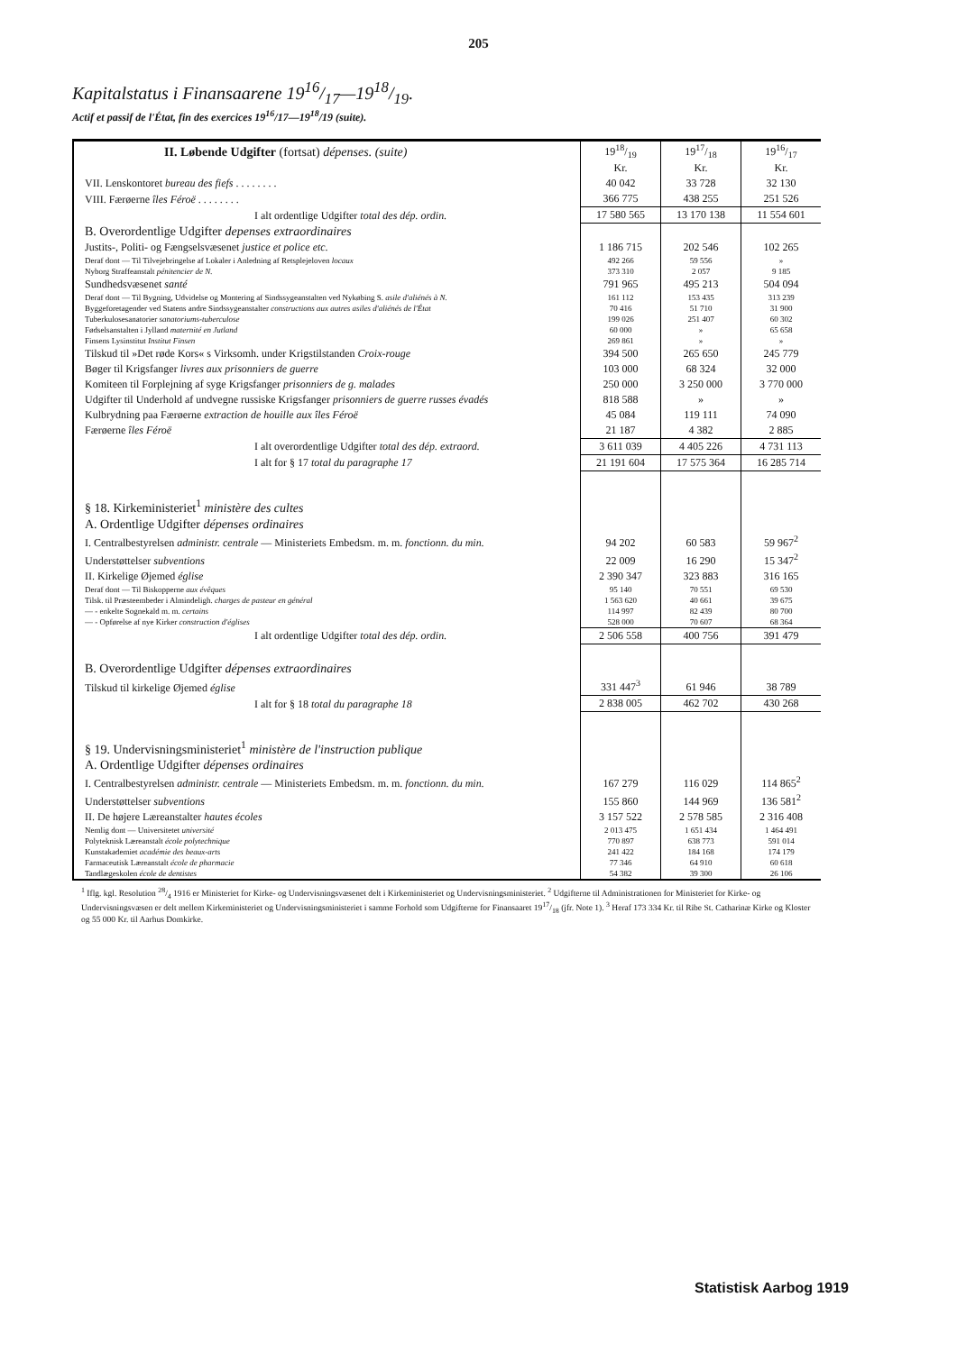205
Kapitalstatus i Finansaarene 1916/17—1918/19.
Actif et passif de l'État, fin des exercices 19<sup>16</sup>/17—19<sup>18</sup>/19 (suite).
| II. Løbende Udgifter (fortsat) dépenses. (suite) | 1918/19 | 1917/18 | 1916/17 |
| | Kr. | Kr. | Kr. |
| VII. Lenskontoret bureau des fiefs . . . . . . . . | 40 042 | 33 728 | 32 130 |
| VIII. Færøerne îles Féroë . . . . . . . . | 366 775 | 438 255 | 251 526 |
| I alt ordentlige Udgifter total des dép. ordin. | 17 580 565 | 13 170 138 | 11 554 601 |
| B. Overordentlige Udgifter depenses extraordinaires | | | |
| Justits-, Politi- og Fængselsvæsenet justice et police etc. | 1 186 715 | 202 546 | 102 265 |
| Deraf dont — Til Tilvejebringelse af Lokaler i Anledning af Retsplejeloven locaux | 492 266 | 59 556 | » |
| Nyborg Straffeanstalt pénitencier de N. | 373 310 | 2 057 | 9 185 |
| Sundhedsvæsenet santé | 791 965 | 495 213 | 504 094 |
| Deraf dont — Til Bygning, Udvidelse og Montering af Sindssygeanstalten ved Nykøbing S. asile d'aliénés à N. | 161 112 | 153 435 | 313 239 |
| Byggeforetagender ved Statens andre Sindssygeanstalter constructions aux autres asiles d'aliénés de l'État | 70 416 | 51 710 | 31 900 |
| Tuberkulosesanatorier sanatoriums-tuberculose | 199 026 | 251 407 | 60 302 |
| Fødselsanstalten i Jylland maternité en Jutland | 60 000 | » | 65 658 |
| Finsens Lysinstitut Institut Finsen | 269 861 | » | » |
| Tilskud til »Det røde Kors« s Virksomh. under Krigstilstanden Croix-rouge | 394 500 | 265 650 | 245 779 |
| Bøger til Krigsfanger livres aux prisonniers de guerre | 103 000 | 68 324 | 32 000 |
| Komiteen til Forplejning af syge Krigsfanger prisonniers de g. malades | 250 000 | 3 250 000 | 3 770 000 |
| Udgifter til Underhold af undvegne russiske Krigsfanger prisonniers de guerre russes évadés | 818 588 | » | » |
| Kulbrydning paa Færøerne extraction de houille aux îles Féroë | 45 084 | 119 111 | 74 090 |
| Færøerne îles Féroë | 21 187 | 4 382 | 2 885 |
| I alt overordentlige Udgifter total des dép. extraord. | 3 611 039 | 4 405 226 | 4 731 113 |
| I alt for § 17 total du paragraphe 17 | 21 191 604 | 17 575 364 | 16 285 714 |
| § 18. Kirkeministeriet<sup>1</sup> ministère des cultes | | | |
| A. Ordentlige Udgifter dépenses ordinaires | | | |
| I. Centralbestyrelsen administr. centrale — Ministeriets Embedsm. m. m. fonctionn. du min. | 94 202 | 60 583 | 59 967<sup>2</sup> |
| Understøttelser subventions | 22 009 | 16 290 | 15 347<sup>2</sup> |
| II. Kirkelige Øjemed église | 2 390 347 | 323 883 | 316 165 |
| Deraf dont — Til Biskopperne aux évêques | 95 140 | 70 551 | 69 530 |
| Tilsk. til Præsteembeder i Almindeligh. charges de pasteur en général | 1 563 620 | 40 661 | 39 675 |
| — - enkelte Sognekald m. m. certains | 114 997 | 82 439 | 80 700 |
| — - Opførelse af nye Kirker construction d'églises | 528 000 | 70 607 | 68 364 |
| I alt ordentlige Udgifter total des dép. ordin. | 2 506 558 | 400 756 | 391 479 |
| B. Overordentlige Udgifter dépenses extraordinaires | | | |
| Tilskud til kirkelige Øjemed église | 331 447<sup>3</sup> | 61 946 | 38 789 |
| I alt for § 18 total du paragraphe 18 | 2 838 005 | 462 702 | 430 268 |
| § 19. Undervisningsministeriet<sup>1</sup> ministère de l'instruction publique | | | |
| A. Ordentlige Udgifter dépenses ordinaires | | | |
| I. Centralbestyrelsen administr. centrale — Ministeriets Embedsm. m. m. fonctionn. du min. | 167 279 | 116 029 | 114 865<sup>2</sup> |
| Understøttelser subventions | 155 860 | 144 969 | 136 581<sup>2</sup> |
| II. De højere Læreanstalter hautes écoles | 3 157 522 | 2 578 585 | 2 316 408 |
| Nemlig dont — Universitetet université | 2 013 475 | 1 651 434 | 1 464 491 |
| Polyteknisk Læreanstalt école polytechnique | 770 897 | 638 773 | 591 014 |
| Kunstakademiet académie des beaux-arts | 241 422 | 184 168 | 174 179 |
| Farmaceutisk Læreanstalt école de pharmacie | 77 346 | 64 910 | 60 618 |
| Tandlægeskolen école de dentistes | 54 382 | 39 300 | 26 106 |
<sup>1</sup> Iflg. kgl. Resolution 28/4 1916 er Ministeriet for Kirke- og Undervisningsvæsenet delt i Kirkeministeriet og Undervisningsministeriet. <sup>2</sup> Udgifterne til Administrationen for Ministeriet for Kirke- og Undervisningsvæsen er delt mellem Kirkeministeriet og Undervisningsministeriet i samme Forhold som Udgifterne for Finansaaret 1917/18 (jfr. Note 1). <sup>3</sup> Heraf 173 334 Kr. til Ribe St. Catharinæ Kirke og Kloster og 55 000 Kr. til Aarhus Domkirke.
Statistisk Aarbog 1919